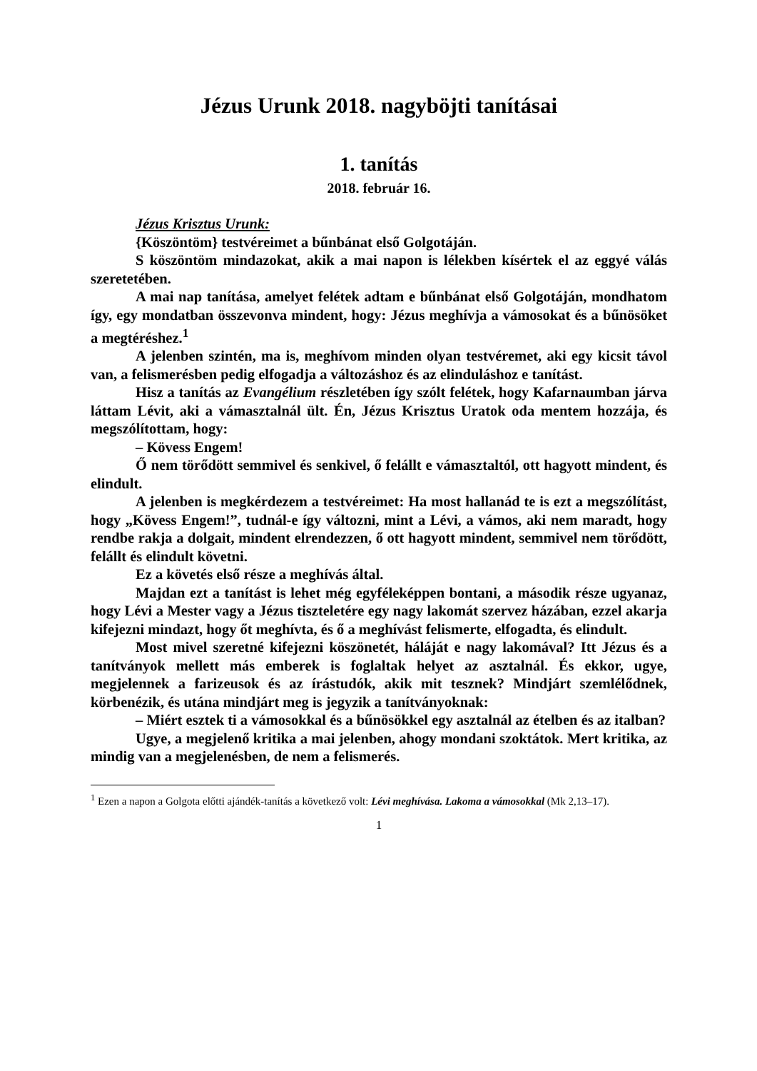Jézus Urunk 2018. nagyböjti tanításai
1. tanítás
2018. február 16.
Jézus Krisztus Urunk:
{Köszöntöm} testvéreimet a bűnbánat első Golgotáján.
S köszöntöm mindazokat, akik a mai napon is lélekben kísértek el az eggyé válás szeretetében.
A mai nap tanítása, amelyet felétek adtam e bűnbánat első Golgotáján, mondhatom így, egy mondatban összevonva mindent, hogy: Jézus meghívja a vámosokat és a bűnösöket a megtéréshez.<sup>1</sup>
A jelenben szintén, ma is, meghívom minden olyan testvéremet, aki egy kicsit távol van, a felismerésben pedig elfogadja a változáshoz és az elinduláshoz e tanítást.
Hisz a tanítás az Evangélium részletében így szólt felétek, hogy Kafarnaumban járva láttam Lévit, aki a vámasztalnál ült. Én, Jézus Krisztus Uratok oda mentem hozzája, és megszólítottam, hogy:
– Kövess Engem!
Ő nem törődött semmivel és senkivel, ő felállt e vámasztaltól, ott hagyott mindent, és elindult.
A jelenben is megkérdezem a testvéreimet: Ha most hallanád te is ezt a megszólítást, hogy „Kövess Engem!”, tudnál-e így változni, mint a Lévi, a vámos, aki nem maradt, hogy rendbe rakja a dolgait, mindent elrendezzen, ő ott hagyott mindent, semmivel nem törődött, felállt és elindult követni.
Ez a követés első része a meghívás által.
Majdan ezt a tanítást is lehet még egyféleképpen bontani, a második része ugyanaz, hogy Lévi a Mester vagy a Jézus tiszteletére egy nagy lakomát szervez házában, ezzel akarja kifejezni mindazt, hogy őt meghívta, és ő a meghívást felismerte, elfogadta, és elindult.
Most mivel szeretné kifejezni köszönetét, háláját e nagy lakomával? Itt Jézus és a tanítványok mellett más emberek is foglaltak helyet az asztalnál. És ekkor, ugye, megjelennek a farizeusok és az írástudók, akik mit tesznek? Mindjárt szemlélődnek, körbenézik, és utána mindjárt meg is jegyzik a tanítványoknak:
– Miért esztek ti a vámosokkal és a bűnösökkel egy asztalnál az ételben és az italban?
Ugye, a megjelenő kritika a mai jelenben, ahogy mondani szoktátok. Mert kritika, az mindig van a megjelenésben, de nem a felismerés.
<sup>1</sup> Ezen a napon a Golgota előtti ajándék-tanítás a következő volt: Lévi meghívása. Lakoma a vámosokkal (Mk 2,13–17).
1